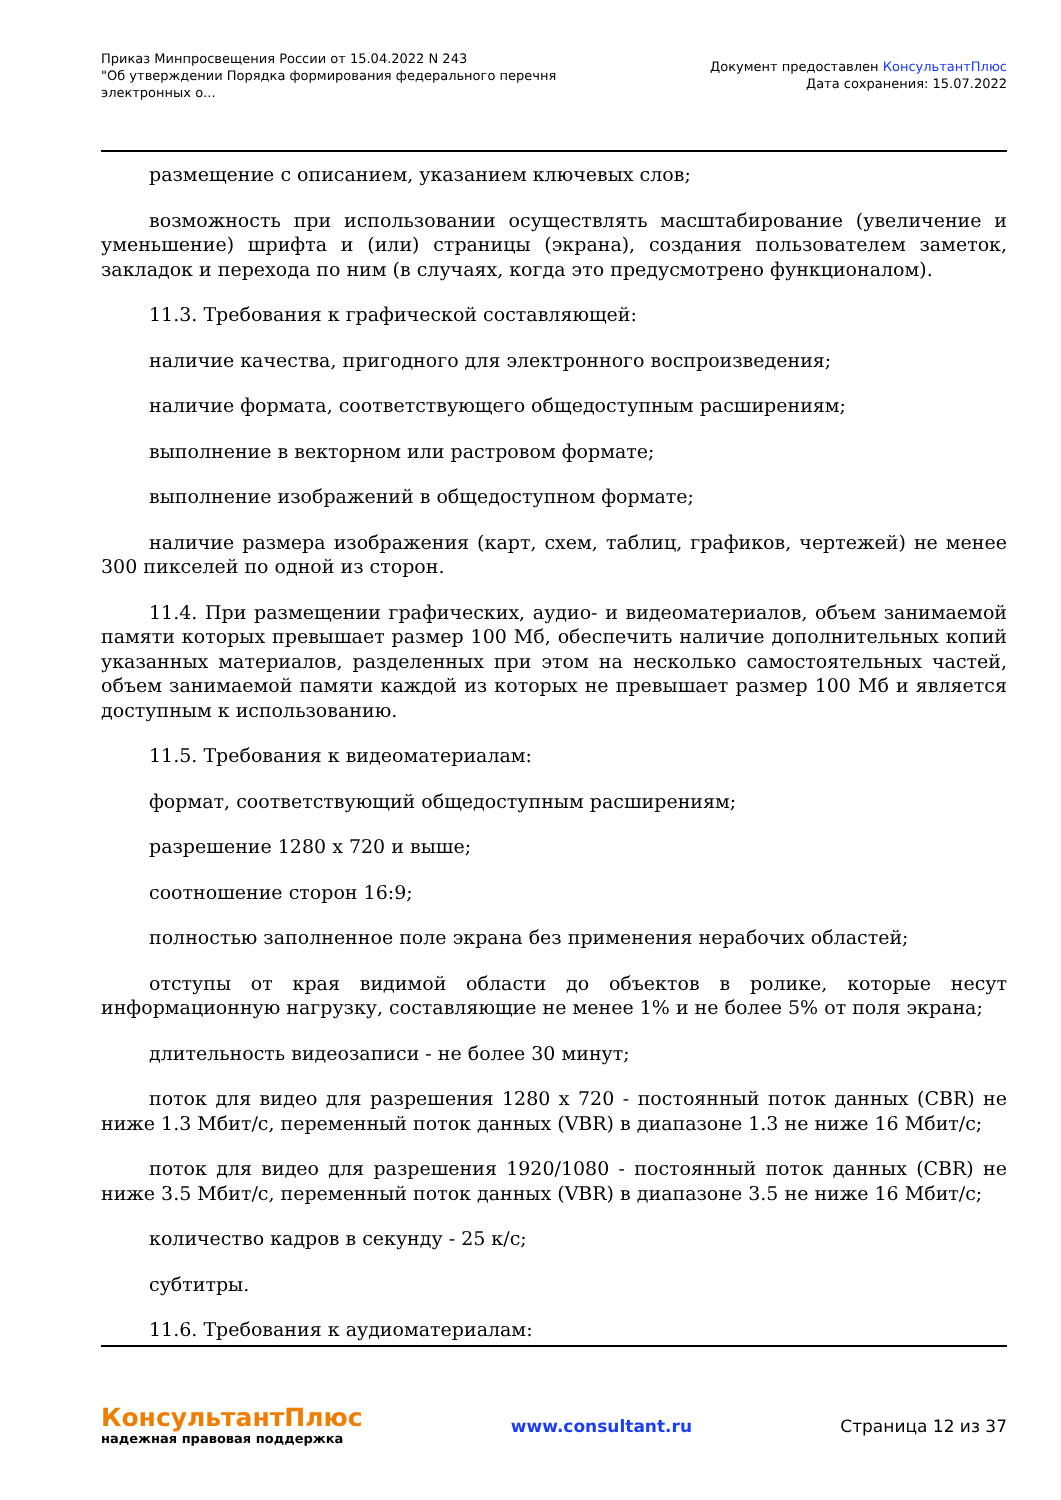Приказ Минпросвещения России от 15.04.2022 N 243
"Об утверждении Порядка формирования федерального перечня электронных о...
Документ предоставлен КонсультантПлюс
Дата сохранения: 15.07.2022
размещение с описанием, указанием ключевых слов;
возможность при использовании осуществлять масштабирование (увеличение и уменьшение) шрифта и (или) страницы (экрана), создания пользователем заметок, закладок и перехода по ним (в случаях, когда это предусмотрено функционалом).
11.3. Требования к графической составляющей:
наличие качества, пригодного для электронного воспроизведения;
наличие формата, соответствующего общедоступным расширениям;
выполнение в векторном или растровом формате;
выполнение изображений в общедоступном формате;
наличие размера изображения (карт, схем, таблиц, графиков, чертежей) не менее 300 пикселей по одной из сторон.
11.4. При размещении графических, аудио- и видеоматериалов, объем занимаемой памяти которых превышает размер 100 Мб, обеспечить наличие дополнительных копий указанных материалов, разделенных при этом на несколько самостоятельных частей, объем занимаемой памяти каждой из которых не превышает размер 100 Мб и является доступным к использованию.
11.5. Требования к видеоматериалам:
формат, соответствующий общедоступным расширениям;
разрешение 1280 x 720 и выше;
соотношение сторон 16:9;
полностью заполненное поле экрана без применения нерабочих областей;
отступы от края видимой области до объектов в ролике, которые несут информационную нагрузку, составляющие не менее 1% и не более 5% от поля экрана;
длительность видеозаписи - не более 30 минут;
поток для видео для разрешения 1280 x 720 - постоянный поток данных (CBR) не ниже 1.3 Мбит/с, переменный поток данных (VBR) в диапазоне 1.3 не ниже 16 Мбит/с;
поток для видео для разрешения 1920/1080 - постоянный поток данных (CBR) не ниже 3.5 Мбит/с, переменный поток данных (VBR) в диапазоне 3.5 не ниже 16 Мбит/с;
количество кадров в секунду - 25 к/с;
субтитры.
11.6. Требования к аудиоматериалам:
КонсультантПлюс
надежная правовая поддержка
www.consultant.ru Страница 12 из 37